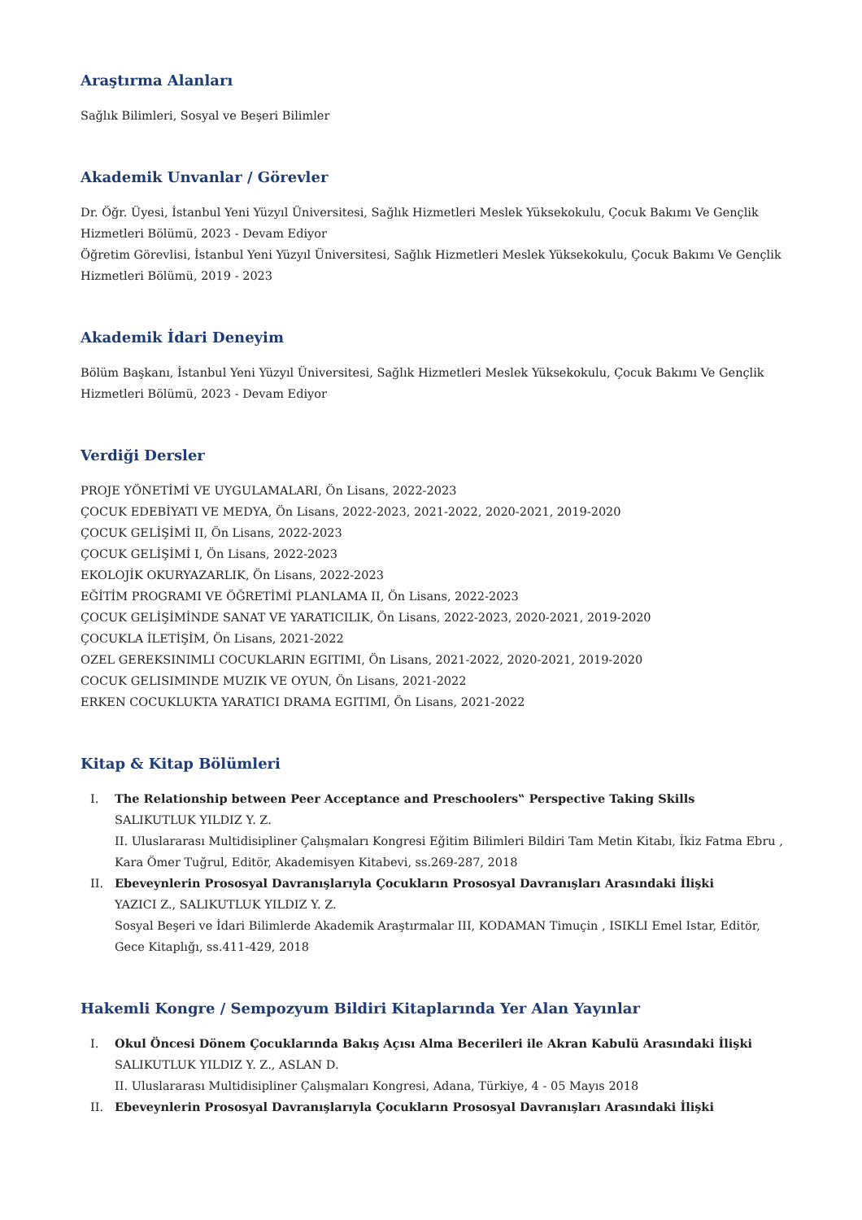Araştırma Alanları
Sağlık Bilimleri, Sosyal ve Beşeri Bilimler
Akademik Unvanlar / Görevler
Dr. Öğr. Üyesi, İstanbul Yeni Yüzyıl Üniversitesi, Sağlık Hizmetleri Meslek Yüksekokulu, Çocuk Bakımı Ve Gençlik Hizmetleri Bölümü, 2023 - Devam Ediyor
Öğretim Görevlisi, İstanbul Yeni Yüzyıl Üniversitesi, Sağlık Hizmetleri Meslek Yüksekokulu, Çocuk Bakımı Ve Gençlik Hizmetleri Bölümü, 2019 - 2023
Akademik İdari Deneyim
Bölüm Başkanı, İstanbul Yeni Yüzyıl Üniversitesi, Sağlık Hizmetleri Meslek Yüksekokulu, Çocuk Bakımı Ve Gençlik Hizmetleri Bölümü, 2023 - Devam Ediyor
Verdiği Dersler
PROJE YÖNETİMİ VE UYGULAMALARI, Ön Lisans, 2022-2023
ÇOCUK EDEBİYATI VE MEDYA, Ön Lisans, 2022-2023, 2021-2022, 2020-2021, 2019-2020
ÇOCUK GELİŞİMİ II, Ön Lisans, 2022-2023
ÇOCUK GELİŞİMİ I, Ön Lisans, 2022-2023
EKOLOJİK OKURYAZARLIK, Ön Lisans, 2022-2023
EĞİTİM PROGRAMI VE ÖĞRETİMİ PLANLAMA II, Ön Lisans, 2022-2023
ÇOCUK GELİŞİMİNDE SANAT VE YARATICILIK, Ön Lisans, 2022-2023, 2020-2021, 2019-2020
ÇOCUKLA İLETİŞİM, Ön Lisans, 2021-2022
OZEL GEREKSINIMLI COCUKLARIN EGITIMI, Ön Lisans, 2021-2022, 2020-2021, 2019-2020
COCUK GELISIMINDE MUZIK VE OYUN, Ön Lisans, 2021-2022
ERKEN COCUKLUKTA YARATICI DRAMA EGITIMI, Ön Lisans, 2021-2022
Kitap & Kitap Bölümleri
I. The Relationship between Peer Acceptance and Preschoolers‟ Perspective Taking Skills
SALIKUTLUK YILDIZ Y. Z.
II. Uluslararası Multidisipliner Çalışmaları Kongresi Eğitim Bilimleri Bildiri Tam Metin Kitabı, İkiz Fatma Ebru , Kara Ömer Tuğrul, Editör, Akademisyen Kitabevi, ss.269-287, 2018
II. Ebeveynlerin Prososyal Davranışlarıyla Çocukların Prososyal Davranışları Arasındaki İlişki
YAZICI Z., SALIKUTLUK YILDIZ Y. Z.
Sosyal Beşeri ve İdari Bilimlerde Akademik Araştırmalar III, KODAMAN Timuçin , ISIKLI Emel Istar, Editör, Gece Kitaplığı, ss.411-429, 2018
Hakemli Kongre / Sempozyum Bildiri Kitaplarında Yer Alan Yayınlar
I. Okul Öncesi Dönem Çocuklarında Bakış Açısı Alma Becerileri ile Akran Kabulü Arasındaki İlişki
SALIKUTLUK YILDIZ Y. Z., ASLAN D.
II. Uluslararası Multidisipliner Çalışmaları Kongresi, Adana, Türkiye, 4 - 05 Mayıs 2018
II. Ebeveynlerin Prososyal Davranışlarıyla Çocukların Prososyal Davranışları Arasındaki İlişki